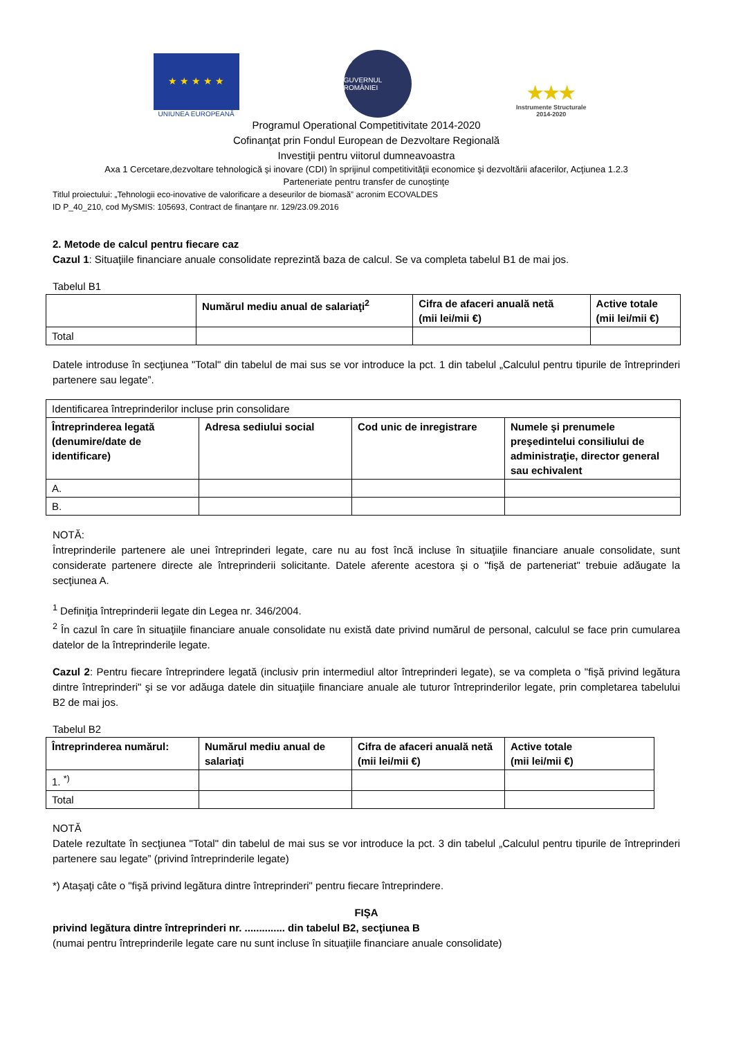★ ★ ★ ★ ★
UNIUNEA EUROPEANĂ
GUVERNUL ROMÂNIEI
★★★
Instrumente Structurale
2014-2020
Programul Operational Competitivitate 2014-2020
Cofinanţat prin Fondul European de Dezvoltare Regională
Investiţii pentru viitorul dumneavoastra
Axa 1 Cercetare,dezvoltare tehnologică şi inovare (CDI) în sprijinul competitivităţii economice şi dezvoltării afacerilor, Acţiunea 1.2.3
Parteneriate pentru transfer de cunoştinţe
Titlul proiectului: „Tehnologii eco-inovative de valorificare a deseurilor de biomasă” acronim ECOVALDES
ID P_40_210, cod MySMIS: 105693, Contract de finanţare nr. 129/23.09.2016
2. Metode de calcul pentru fiecare caz
Cazul 1: Situaţiile financiare anuale consolidate reprezintă baza de calcul. Se va completa tabelul B1 de mai jos.
Tabelul B1
| | Numărul mediu anual de salariaţi<sup>2</sup> | Cifra de afaceri anuală netă (mii lei/mii €) | Active totale (mii lei/mii €) |
| --- | --- | --- | --- |
| Total | | | |
Datele introduse în secţiunea "Total" din tabelul de mai sus se vor introduce la pct. 1 din tabelul „Calculul pentru tipurile de întreprinderi partenere sau legate”.
| Identificarea întreprinderilor incluse prin consolidare | | | |
| Întreprinderea legată (denumire/date de identificare) | Adresa sediului social | Cod unic de inregistrare | Numele şi prenumele preşedintelui consiliului de administraţie, director general sau echivalent |
| A. | | | |
| B. | | | |
NOTĂ:
Întreprinderile partenere ale unei întreprinderi legate, care nu au fost încă incluse în situaţiile financiare anuale consolidate, sunt considerate partenere directe ale întreprinderii solicitante. Datele aferente acestora şi o "fişă de parteneriat" trebuie adăugate la secţiunea A.
<sup>1</sup> Definiţia întreprinderii legate din Legea nr. 346/2004.
<sup>2</sup> În cazul în care în situaţiile financiare anuale consolidate nu există date privind numărul de personal, calculul se face prin cumularea datelor de la întreprinderile legate.
Cazul 2: Pentru fiecare întreprindere legată (inclusiv prin intermediul altor întreprinderi legate), se va completa o "fişă privind legătura dintre întreprinderi" şi se vor adăuga datele din situaţiile financiare anuale ale tuturor întreprinderilor legate, prin completarea tabelului B2 de mai jos.
Tabelul B2
| Întreprinderea numărul: | Numărul mediu anual de salariaţi | Cifra de afaceri anuală netă (mii lei/mii €) | Active totale (mii lei/mii €) |
| --- | --- | --- | --- |
| 1. <sup>*)</sup> | | | |
| Total | | | |
NOTĂ
Datele rezultate în secţiunea "Total" din tabelul de mai sus se vor introduce la pct. 3 din tabelul „Calculul pentru tipurile de întreprinderi partenere sau legate” (privind întreprinderile legate)
*) Ataşaţi câte o "fişă privind legătura dintre întreprinderi" pentru fiecare întreprindere.
FIŞA
privind legătura dintre întreprinderi nr. .............. din tabelul B2, secţiunea B
(numai pentru întreprinderile legate care nu sunt incluse în situaţiile financiare anuale consolidate)